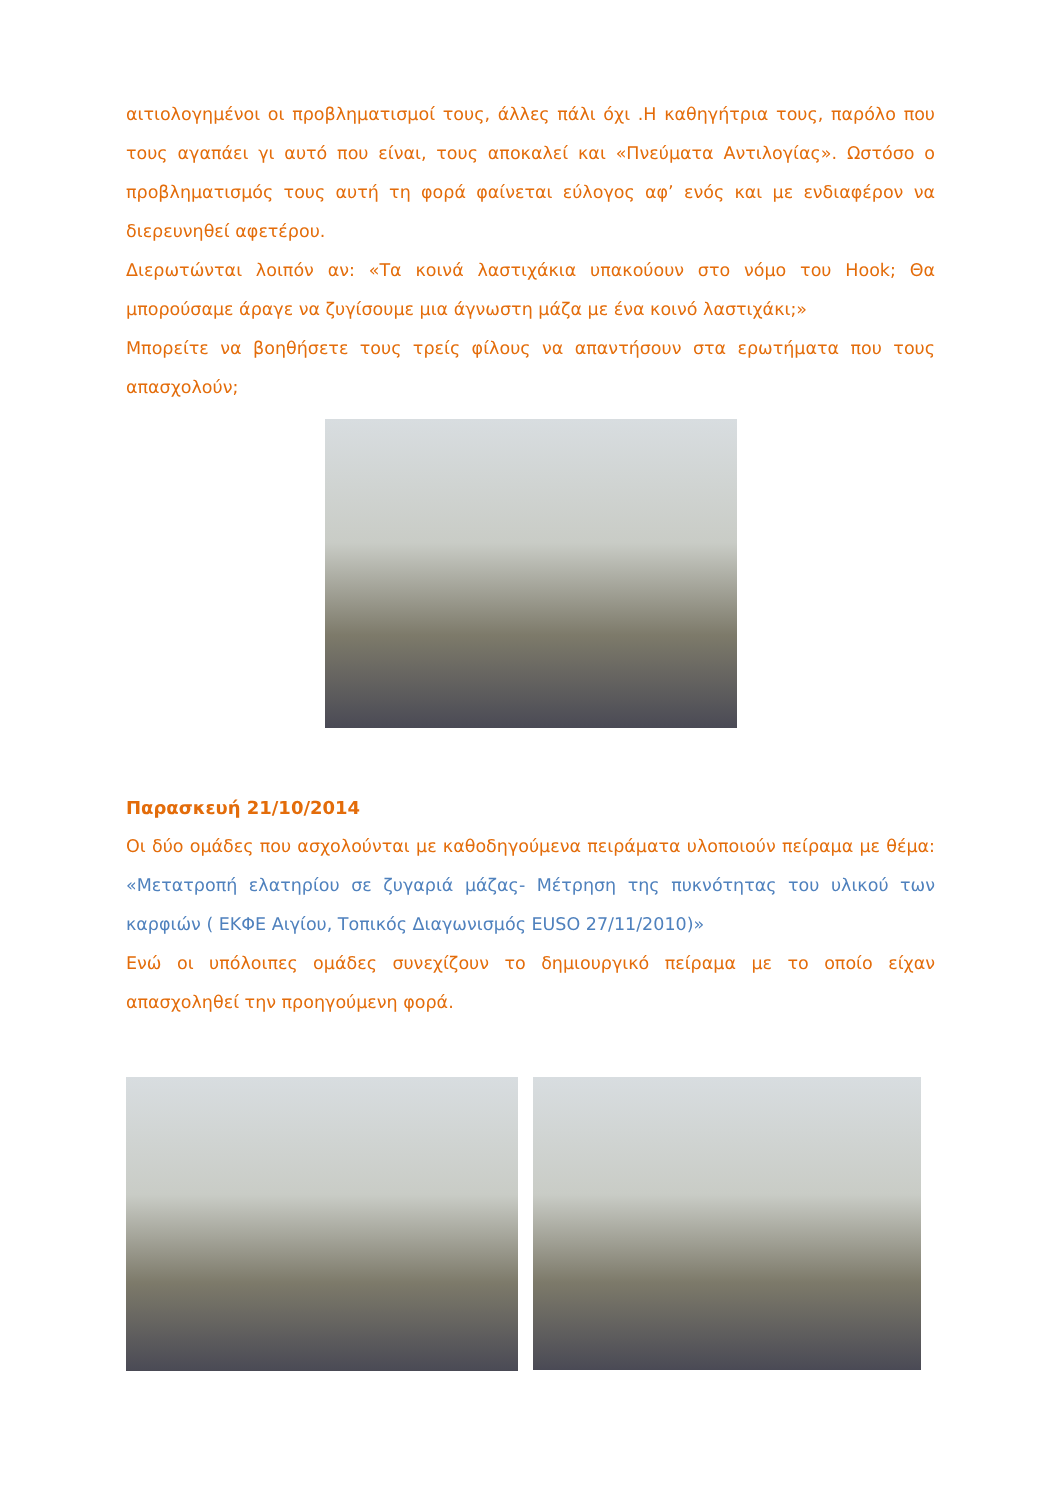αιτιολογημένοι οι προβληματισμοί τους, άλλες πάλι όχι .Η καθηγήτρια τους, παρόλο που τους αγαπάει γι αυτό που είναι, τους αποκαλεί και «Πνεύματα Αντιλογίας». Ωστόσο ο προβληματισμός τους αυτή τη φορά φαίνεται εύλογος αφ’ ενός και με ενδιαφέρον να διερευνηθεί αφετέρου.
Διερωτώνται λοιπόν αν: «Τα κοινά λαστιχάκια υπακούουν στο νόμο του Hook; Θα μπορούσαμε άραγε να ζυγίσουμε μια άγνωστη μάζα με ένα κοινό λαστιχάκι;»
Μπορείτε να βοηθήσετε τους τρείς φίλους να απαντήσουν στα ερωτήματα που τους απασχολούν;
Παρασκευή 21/10/2014
Οι δύο ομάδες που ασχολούνται με καθοδηγούμενα πειράματα υλοποιούν πείραμα με θέμα: «Μετατροπή ελατηρίου σε ζυγαριά μάζας- Μέτρηση της πυκνότητας του υλικού των καρφιών ( ΕΚΦΕ Αιγίου, Τοπικός Διαγωνισμός EUSO 27/11/2010)»
Ενώ οι υπόλοιπες ομάδες συνεχίζουν το δημιουργικό πείραμα με το οποίο είχαν απασχοληθεί την προηγούμενη φορά.